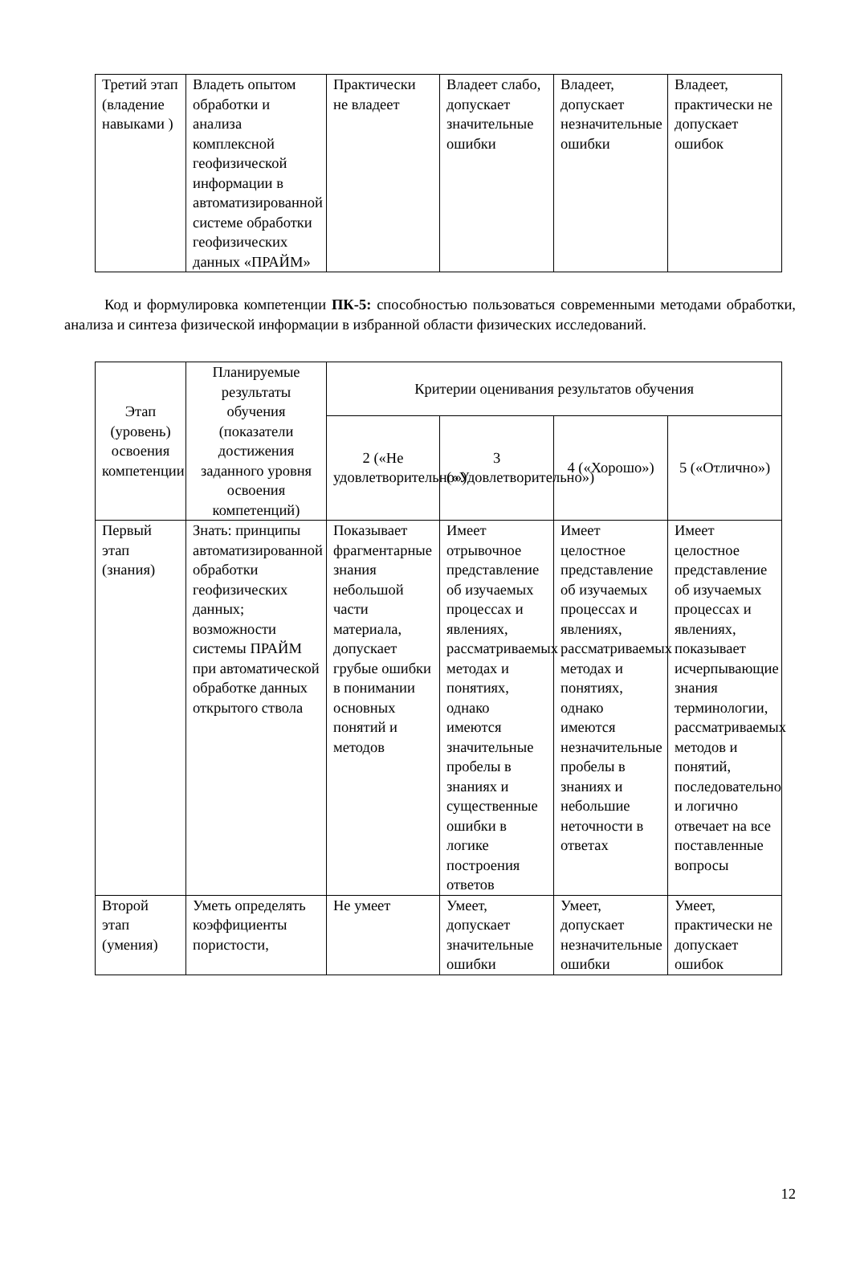| Третий этап (владение навыками ) | Владеть опытом обработки и анализа комплексной геофизической информации в автоматизированной системе обработки геофизических данных «ПРАЙМ» | Практически не владеет | Владеет слабо, допускает значительные ошибки | Владеет, допускает незначительные ошибки | Владеет, практически не допускает ошибок |
Код и формулировка компетенции ПК-5: способностью пользоваться современными методами обработки, анализа и синтеза физической информации в избранной области физических исследований.
| Этап (уровень) освоения компетенции | Планируемые результаты обучения (показатели достижения заданного уровня освоения компетенций) | Критерии оценивания результатов обучения | | | |
| --- | --- | --- | --- | --- | --- |
| | | 2 («Не удовлетворительно») | 3 («Удовлетворительно») | 4 («Хорошо») | 5 («Отлично») |
| Первый этап (знания) | Знать: принципы автоматизированной обработки геофизических данных; возможности системы ПРАЙМ при автоматической обработке данных открытого ствола | Показывает фрагментарные знания небольшой части материала, допускает грубые ошибки в понимании основных понятий и методов | Имеет отрывочное представление об изучаемых процессах и явлениях, рассматриваемых методах и понятиях, однако имеются значительные пробелы в знаниях и существенные ошибки в логике построения ответов | Имеет целостное представление об изучаемых процессах и явлениях, рассматриваемых методах и понятиях, однако имеются незначительные пробелы в знаниях и небольшие неточности в ответах | Имеет целостное представление об изучаемых процессах и явлениях, показывает исчерпывающие знания терминологии, рассматриваемых методов и понятий, последовательно и логично отвечает на все поставленные вопросы |
| Второй этап (умения) | Уметь определять коэффициенты пористости, | Не умеет | Умеет, допускает значительные ошибки | Умеет, допускает незначительные ошибки | Умеет, практически не допускает ошибок |
12